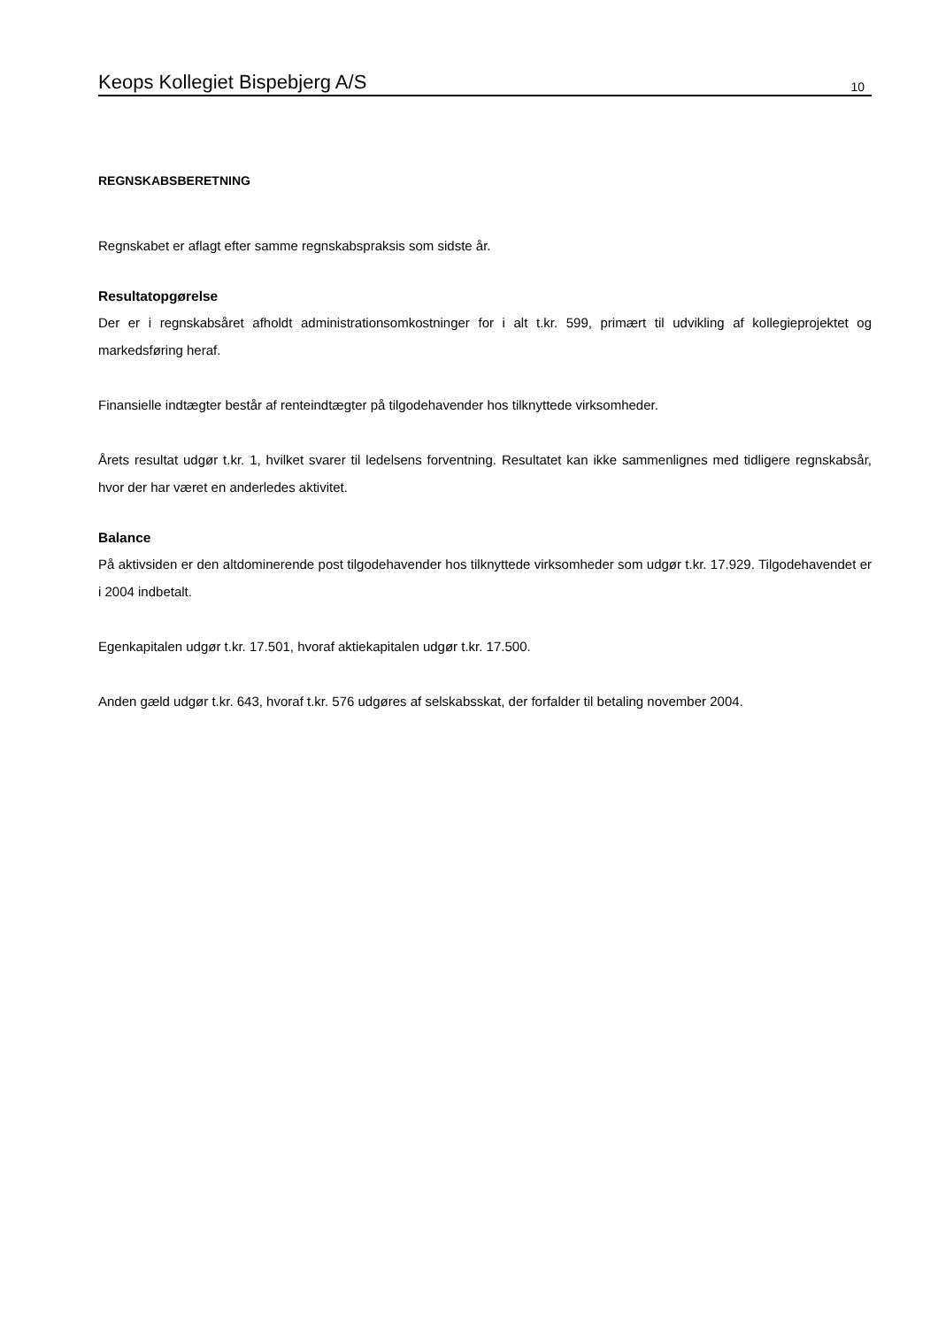Keops Kollegiet Bispebjerg A/S 10
REGNSKABSBERETNING
Regnskabet er aflagt efter samme regnskabspraksis som sidste år.
Resultatopgørelse
Der er i regnskabsåret afholdt administrationsomkostninger for i alt t.kr. 599, primært til udvikling af kollegieprojektet og markedsføring heraf.
Finansielle indtægter består af renteindtægter på tilgodehavender hos tilknyttede virksomheder.
Årets resultat udgør t.kr. 1, hvilket svarer til ledelsens forventning. Resultatet kan ikke sammenlignes med tidligere regnskabsår, hvor der har været en anderledes aktivitet.
Balance
På aktivsiden er den altdominerende post tilgodehavender hos tilknyttede virksomheder som udgør t.kr. 17.929. Tilgodehavendet er i 2004 indbetalt.
Egenkapitalen udgør t.kr. 17.501, hvoraf aktiekapitalen udgør t.kr. 17.500.
Anden gæld udgør t.kr. 643, hvoraf t.kr. 576 udgøres af selskabsskat, der forfalder til betaling november 2004.